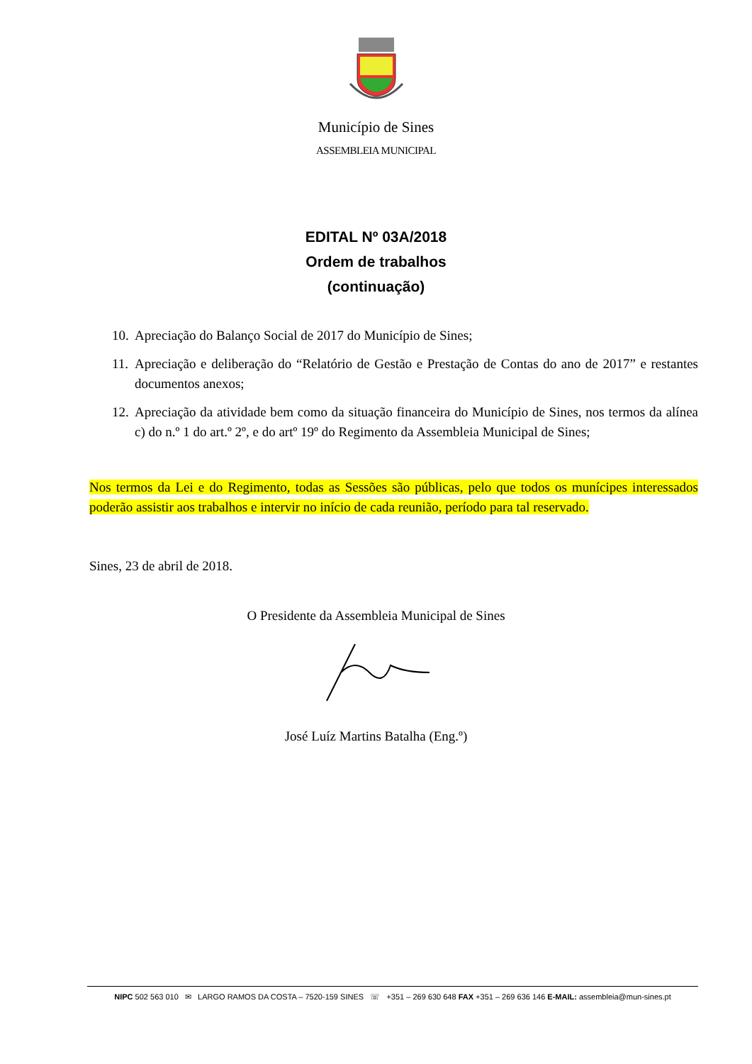Município de Sines
ASSEMBLEIA MUNICIPAL
EDITAL Nº 03A/2018
Ordem de trabalhos
(continuação)
10. Apreciação do Balanço Social de 2017 do Município de Sines;
11. Apreciação e deliberação do “Relatório de Gestão e Prestação de Contas do ano de 2017” e restantes documentos anexos;
12. Apreciação da atividade bem como da situação financeira do Município de Sines, nos termos da alínea c) do n.º 1 do art.º 2º, e do artº 19º do Regimento da Assembleia Municipal de Sines;
Nos termos da Lei e do Regimento, todas as Sessões são públicas, pelo que todos os munícipes interessados poderão assistir aos trabalhos e intervir no início de cada reunião, período para tal reservado.
Sines, 23 de abril de 2018.
O Presidente da Assembleia Municipal de Sines
José Luíz Martins Batalha (Eng.º)
NIPC 502 563 010 ✉ LARGO RAMOS DA COSTA – 7520-159 SINES ☏ +351 – 269 630 648 FAX +351 – 269 636 146 E-MAIL: assembleia@mun-sines.pt